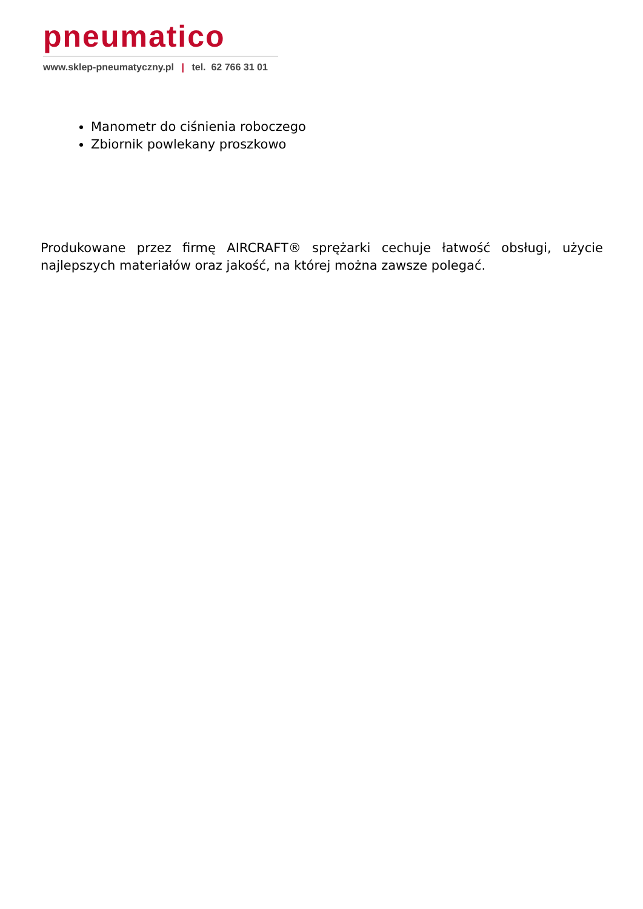pneumatico
www.sklep-pneumatyczny.pl | tel. 62 766 31 01
Manometr do ciśnienia roboczego
Zbiornik powlekany proszkowo
Produkowane przez firmę AIRCRAFT® sprężarki cechuje łatwość obsługi, użycie najlepszych materiałów oraz jakość, na której można zawsze polegać.